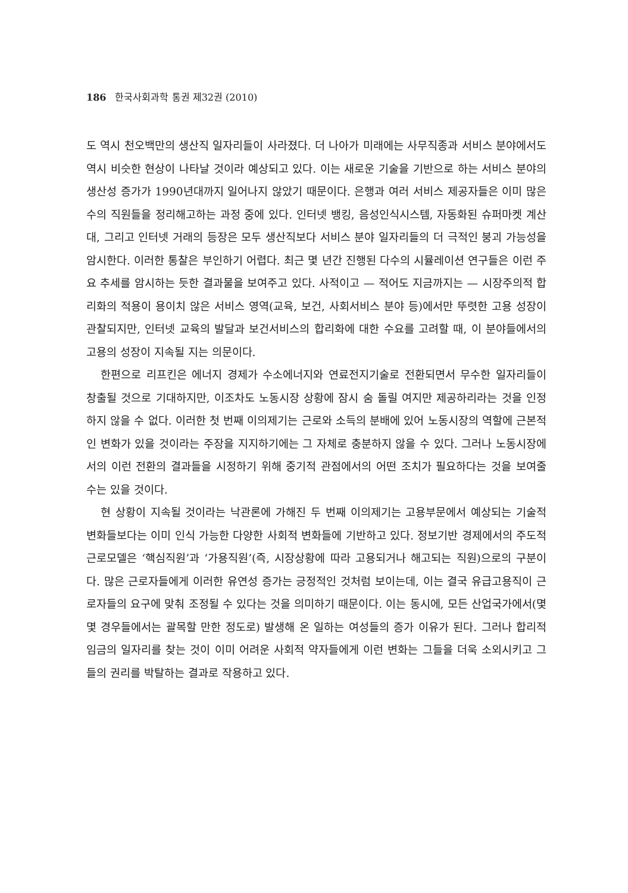186 한국사회과학 통권 제32권 (2010)
도 역시 천오백만의 생산직 일자리들이 사라졌다. 더 나아가 미래에는 사무직종과 서비스 분야에서도 역시 비슷한 현상이 나타날 것이라 예상되고 있다. 이는 새로운 기술을 기반으로 하는 서비스 분야의 생산성 증가가 1990년대까지 일어나지 않았기 때문이다. 은행과 여러 서비스 제공자들은 이미 많은 수의 직원들을 정리해고하는 과정 중에 있다. 인터넷 뱅킹, 음성인식시스템, 자동화된 슈퍼마켓 계산대, 그리고 인터넷 거래의 등장은 모두 생산직보다 서비스 분야 일자리들의 더 극적인 붕괴 가능성을 암시한다. 이러한 통찰은 부인하기 어렵다. 최근 몇 년간 진행된 다수의 시뮬레이션 연구들은 이런 주요 추세를 암시하는 듯한 결과물을 보여주고 있다. 사적이고 — 적어도 지금까지는 — 시장주의적 합리화의 적용이 용이치 않은 서비스 영역(교육, 보건, 사회서비스 분야 등)에서만 뚜렷한 고용 성장이 관찰되지만, 인터넷 교육의 발달과 보건서비스의 합리화에 대한 수요를 고려할 때, 이 분야들에서의 고용의 성장이 지속될 지는 의문이다.
한편으로 리프킨은 에너지 경제가 수소에너지와 연료전지기술로 전환되면서 무수한 일자리들이 창출될 것으로 기대하지만, 이조차도 노동시장 상황에 잠시 숨 돌릴 여지만 제공하리라는 것을 인정하지 않을 수 없다. 이러한 첫 번째 이의제기는 근로와 소득의 분배에 있어 노동시장의 역할에 근본적인 변화가 있을 것이라는 주장을 지지하기에는 그 자체로 충분하지 않을 수 있다. 그러나 노동시장에서의 이런 전환의 결과들을 시정하기 위해 중기적 관점에서의 어떤 조치가 필요하다는 것을 보여줄 수는 있을 것이다.
현 상황이 지속될 것이라는 낙관론에 가해진 두 번째 이의제기는 고용부문에서 예상되는 기술적 변화들보다는 이미 인식 가능한 다양한 사회적 변화들에 기반하고 있다. 정보기반 경제에서의 주도적 근로모델은 ‘핵심직원’과 ‘가용직원’(즉, 시장상황에 따라 고용되거나 해고되는 직원)으로의 구분이다. 많은 근로자들에게 이러한 유연성 증가는 긍정적인 것처럼 보이는데, 이는 결국 유급고용직이 근로자들의 요구에 맞춰 조정될 수 있다는 것을 의미하기 때문이다. 이는 동시에, 모든 산업국가에서(몇몇 경우들에서는 괄목할 만한 정도로) 발생해 온 일하는 여성들의 증가 이유가 된다. 그러나 합리적 임금의 일자리를 찾는 것이 이미 어려운 사회적 약자들에게 이런 변화는 그들을 더욱 소외시키고 그들의 권리를 박탈하는 결과로 작용하고 있다.